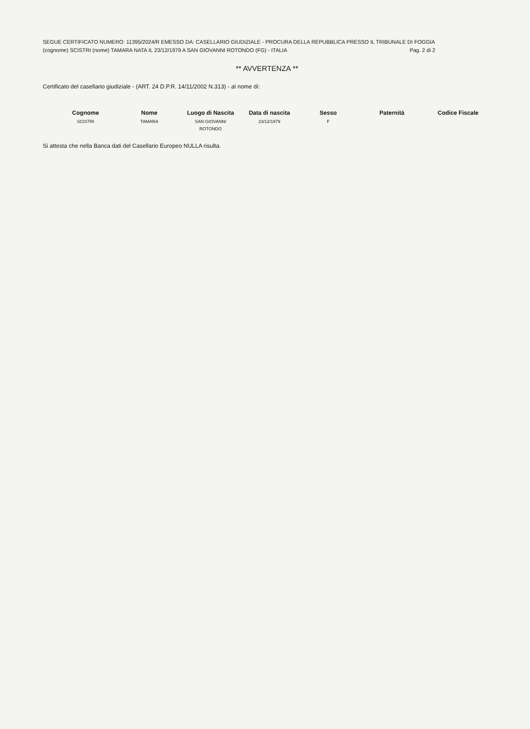SEGUE CERTIFICATO NUMERO: 11395/2024/R EMESSO DA: CASELLARIO GIUDIZIALE - PROCURA DELLA REPUBBLICA PRESSO IL TRIBUNALE DI FOGGIA
(cognome) SCISTRI (nome) TAMARA NATA IL 23/12/1979 A SAN GIOVANNI ROTONDO (FG) - ITALIA Pag. 2 di 2
** AVVERTENZA **
Certificato del casellario giudiziale - (ART. 24 D.P.R. 14/11/2002 N.313) - al nome di:
| Cognome | Nome | Luogo di Nascita | Data di nascita | Sesso | Paternità | Codice Fiscale |
| --- | --- | --- | --- | --- | --- | --- |
| SCISTRI | TAMARA | SAN GIOVANNI ROTONDO | 23/12/1979 | F | | |
Si attesta che nella Banca dati del Casellario Europeo NULLA risulta.